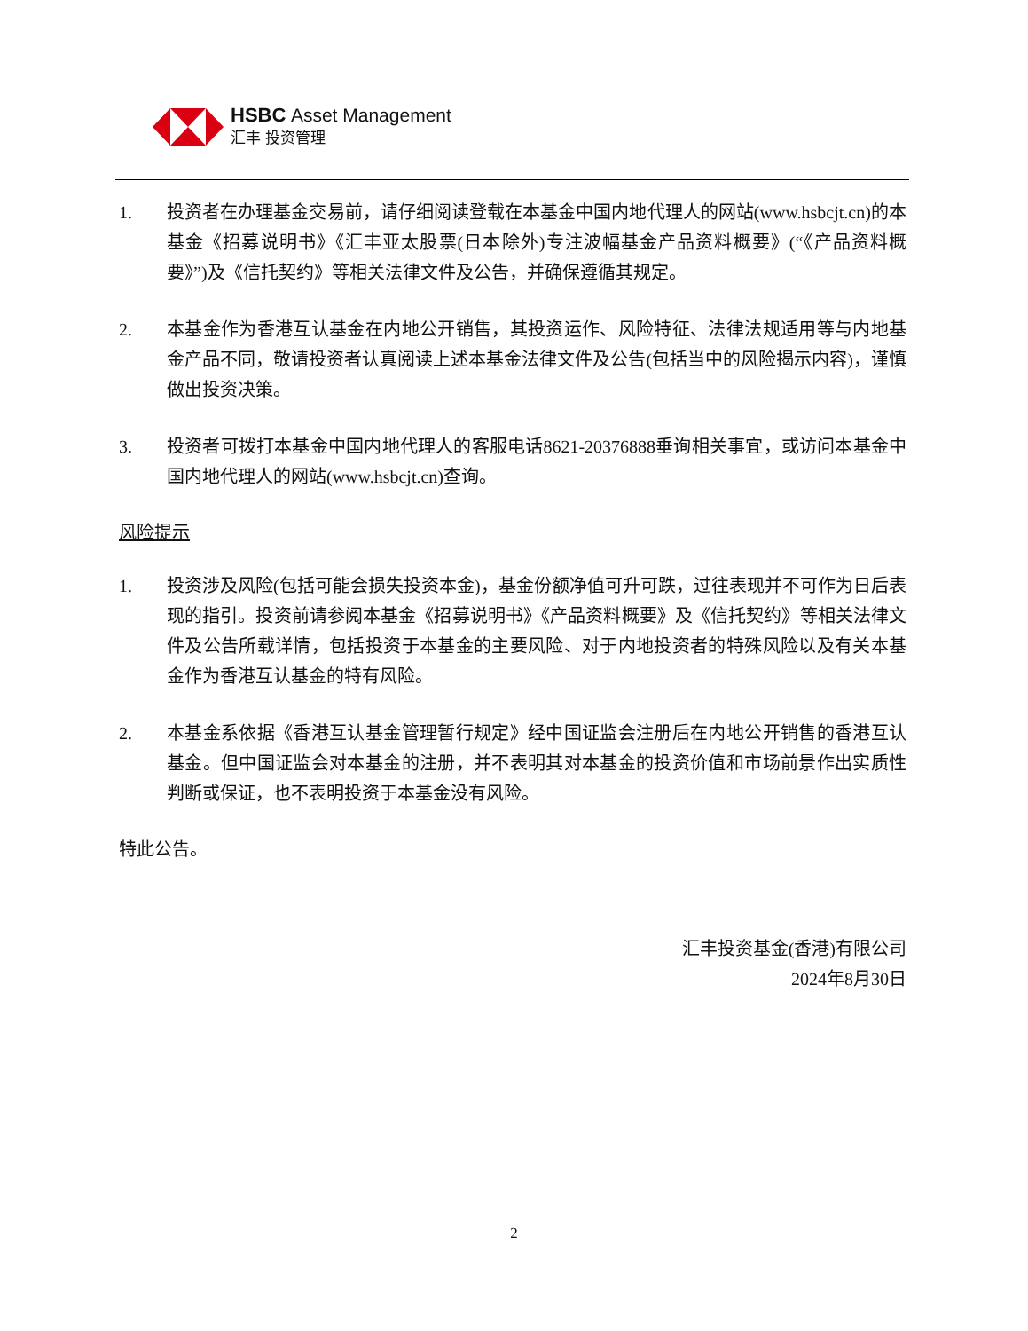HSBC Asset Management
汇丰 投资管理
1. 投资者在办理基金交易前，请仔细阅读登载在本基金中国内地代理人的网站(www.hsbcjt.cn)的本基金《招募说明书》《汇丰亚太股票(日本除外)专注波幅基金产品资料概要》(“《产品资料概要》”)及《信托契约》等相关法律文件及公告，并确保遵循其规定。
2. 本基金作为香港互认基金在内地公开销售，其投资运作、风险特征、法律法规适用等与内地基金产品不同，敬请投资者认真阅读上述本基金法律文件及公告(包括当中的风险揭示内容)，谨慎做出投资决策。
3. 投资者可拨打本基金中国内地代理人的客服电话8621-20376888垂询相关事宜，或访问本基金中国内地代理人的网站(www.hsbcjt.cn)查询。
风险提示
1. 投资涉及风险(包括可能会损失投资本金)，基金份额净值可升可跌，过往表现并不可作为日后表现的指引。投资前请参阅本基金《招募说明书》《产品资料概要》及《信托契约》等相关法律文件及公告所载详情，包括投资于本基金的主要风险、对于内地投资者的特殊风险以及有关本基金作为香港互认基金的特有风险。
2. 本基金系依据《香港互认基金管理暂行规定》经中国证监会注册后在内地公开销售的香港互认基金。但中国证监会对本基金的注册，并不表明其对本基金的投资价值和市场前景作出实质性判断或保证，也不表明投资于本基金没有风险。
特此公告。
汇丰投资基金(香港)有限公司
2024年8月30日
2